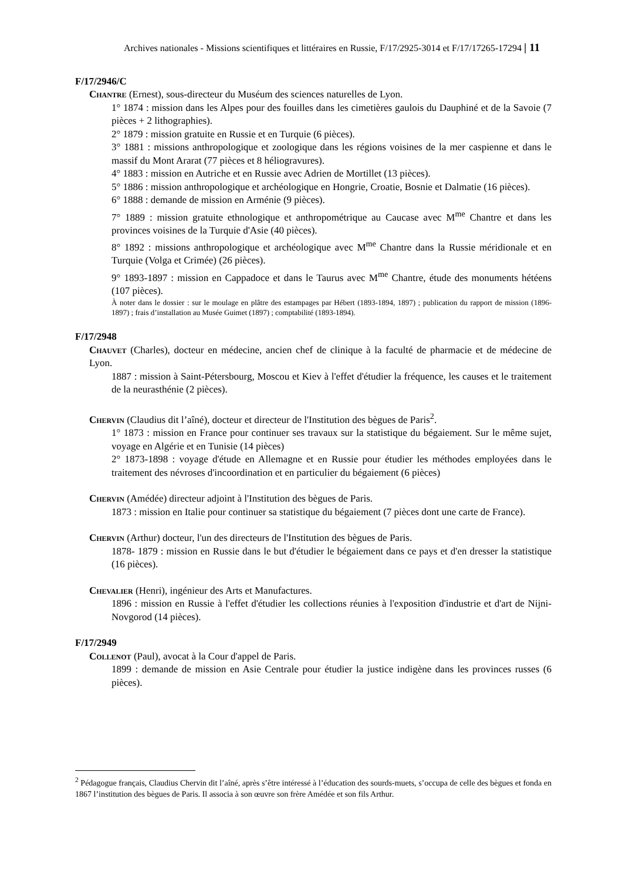Archives nationales - Missions scientifiques et littéraires en Russie, F/17/2925-3014 et F/17/17265-17294 | 11
F/17/2946/C
Chantre (Ernest), sous-directeur du Muséum des sciences naturelles de Lyon.
1° 1874 : mission dans les Alpes pour des fouilles dans les cimetières gaulois du Dauphiné et de la Savoie (7 pièces + 2 lithographies).
2° 1879 : mission gratuite en Russie et en Turquie (6 pièces).
3° 1881 : missions anthropologique et zoologique dans les régions voisines de la mer caspienne et dans le massif du Mont Ararat (77 pièces et 8 héliogravures).
4° 1883 : mission en Autriche et en Russie avec Adrien de Mortillet (13 pièces).
5° 1886 : mission anthropologique et archéologique en Hongrie, Croatie, Bosnie et Dalmatie (16 pièces).
6° 1888 : demande de mission en Arménie (9 pièces).
7° 1889 : mission gratuite ethnologique et anthropométrique au Caucase avec M<sup>me</sup> Chantre et dans les provinces voisines de la Turquie d'Asie (40 pièces).
8° 1892 : missions anthropologique et archéologique avec M<sup>me</sup> Chantre dans la Russie méridionale et en Turquie (Volga et Crimée) (26 pièces).
9° 1893-1897 : mission en Cappadoce et dans le Taurus avec M<sup>me</sup> Chantre, étude des monuments hétéens (107 pièces).
À noter dans le dossier : sur le moulage en plâtre des estampages par Hébert (1893-1894, 1897) ; publication du rapport de mission (1896-1897) ; frais d’installation au Musée Guimet (1897) ; comptabilité (1893-1894).
F/17/2948
Chauvet (Charles), docteur en médecine, ancien chef de clinique à la faculté de pharmacie et de médecine de Lyon.
1887 : mission à Saint-Pétersbourg, Moscou et Kiev à l'effet d'étudier la fréquence, les causes et le traitement de la neurasthénie (2 pièces).
Chervin (Claudius dit l’aîné), docteur et directeur de l'Institution des bègues de Paris<sup>2</sup>.
1° 1873 : mission en France pour continuer ses travaux sur la statistique du bégaiement. Sur le même sujet, voyage en Algérie et en Tunisie (14 pièces)
2° 1873-1898 : voyage d'étude en Allemagne et en Russie pour étudier les méthodes employées dans le traitement des névroses d'incoordination et en particulier du bégaiement (6 pièces)
Chervin (Amédée) directeur adjoint à l'Institution des bègues de Paris.
1873 : mission en Italie pour continuer sa statistique du bégaiement (7 pièces dont une carte de France).
Chervin (Arthur) docteur, l'un des directeurs de l'Institution des bègues de Paris.
1878- 1879 : mission en Russie dans le but d'étudier le bégaiement dans ce pays et d'en dresser la statistique (16 pièces).
Chevalier (Henri), ingénieur des Arts et Manufactures.
1896 : mission en Russie à l'effet d'étudier les collections réunies à l'exposition d'industrie et d'art de Nijni-Novgorod (14 pièces).
F/17/2949
Collenot (Paul), avocat à la Cour d'appel de Paris.
1899 : demande de mission en Asie Centrale pour étudier la justice indigène dans les provinces russes (6 pièces).
<sup>2</sup> Pédagogue français, Claudius Chervin dit l’aîné, après s’être intéressé à l’éducation des sourds-muets, s’occupa de celle des bègues et fonda en 1867 l’institution des bègues de Paris. Il associa à son œuvre son frère Amédée et son fils Arthur.